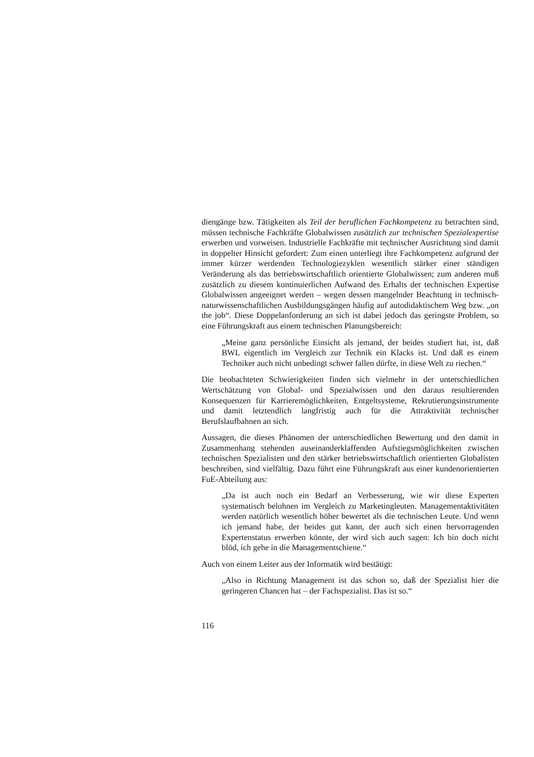diengänge bzw. Tätigkeiten als Teil der beruflichen Fachkompetenz zu betrachten sind, müssen technische Fachkräfte Globalwissen zusätzlich zur technischen Spezialexpertise erwerben und vorweisen. Industrielle Fachkräfte mit technischer Ausrichtung sind damit in doppelter Hinsicht gefordert: Zum einen unterliegt ihre Fachkompetenz aufgrund der immer kürzer werdenden Technologiezyklen wesentlich stärker einer ständigen Veränderung als das betriebswirtschaftlich orientierte Globalwissen; zum anderen muß zusätzlich zu diesem kontinuierlichen Aufwand des Erhalts der technischen Expertise Globalwissen angeeignet werden – wegen dessen mangelnder Beachtung in technisch-naturwissenschaftlichen Ausbildungsgängen häufig auf autodidaktischem Weg bzw. „on the job“. Diese Doppelanforderung an sich ist dabei jedoch das geringste Problem, so eine Führungskraft aus einem technischen Planungsbereich:
„Meine ganz persönliche Einsicht als jemand, der beides studiert hat, ist, daß BWL eigentlich im Vergleich zur Technik ein Klacks ist. Und daß es einem Techniker auch nicht unbedingt schwer fallen dürfte, in diese Welt zu riechen.“
Die beobachteten Schwierigkeiten finden sich vielmehr in der unterschiedlichen Wertschätzung von Global- und Spezialwissen und den daraus resultierenden Konsequenzen für Karrieremöglichkeiten, Entgeltsysteme, Rekrutierungsinstrumente und damit letztendlich langfristig auch für die Attraktivität technischer Berufslaufbahnen an sich.
Aussagen, die dieses Phänomen der unterschiedlichen Bewertung und den damit in Zusammenhang stehenden auseinanderklaffenden Aufstiegsmöglichkeiten zwischen technischen Spezialisten und den stärker betriebswirtschaftlich orientierten Globalisten beschreiben, sind vielfältig. Dazu führt eine Führungskraft aus einer kundenorientierten FuE-Abteilung aus:
„Da ist auch noch ein Bedarf an Verbesserung, wie wir diese Experten systematisch belohnen im Vergleich zu Marketingleuten. Managementaktivitäten werden natürlich wesentlich höher bewertet als die technischen Leute. Und wenn ich jemand habe, der beides gut kann, der auch sich einen hervorragenden Expertenstatus erwerben könnte, der wird sich auch sagen: Ich bin doch nicht blöd, ich gehe in die Managementschiene.“
Auch von einem Leiter aus der Informatik wird bestätigt:
„Also in Richtung Management ist das schon so, daß der Spezialist hier die geringeren Chancen hat – der Fachspezialist. Das ist so.“
116